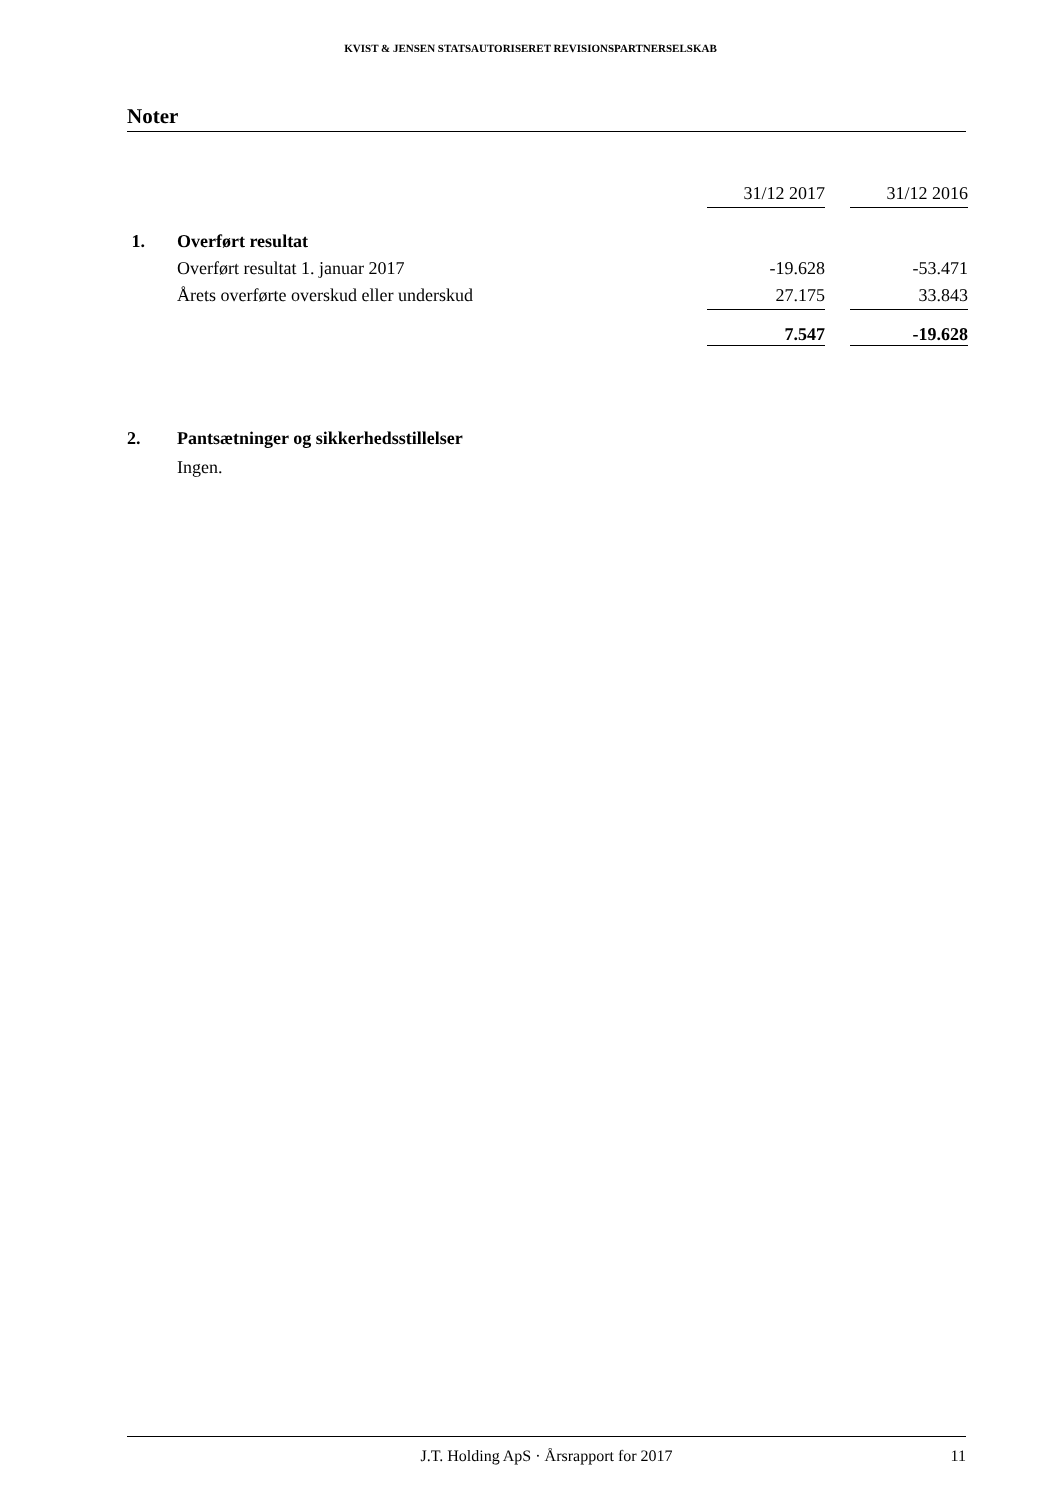KVIST & JENSEN STATSAUTORISERET REVISIONSPARTNERSELSKAB
Noter
| | | 31/12 2017 | | 31/12 2016 |
| --- | --- | --- | --- | --- |
| 1. | Overført resultat | | | |
| | Overført resultat 1. januar 2017 | -19.628 | | -53.471 |
| | Årets overførte overskud eller underskud | 27.175 | | 33.843 |
| | | 7.547 | | -19.628 |
2. Pantsætninger og sikkerhedsstillelser
Ingen.
J.T. Holding ApS · Årsrapport for 2017 11